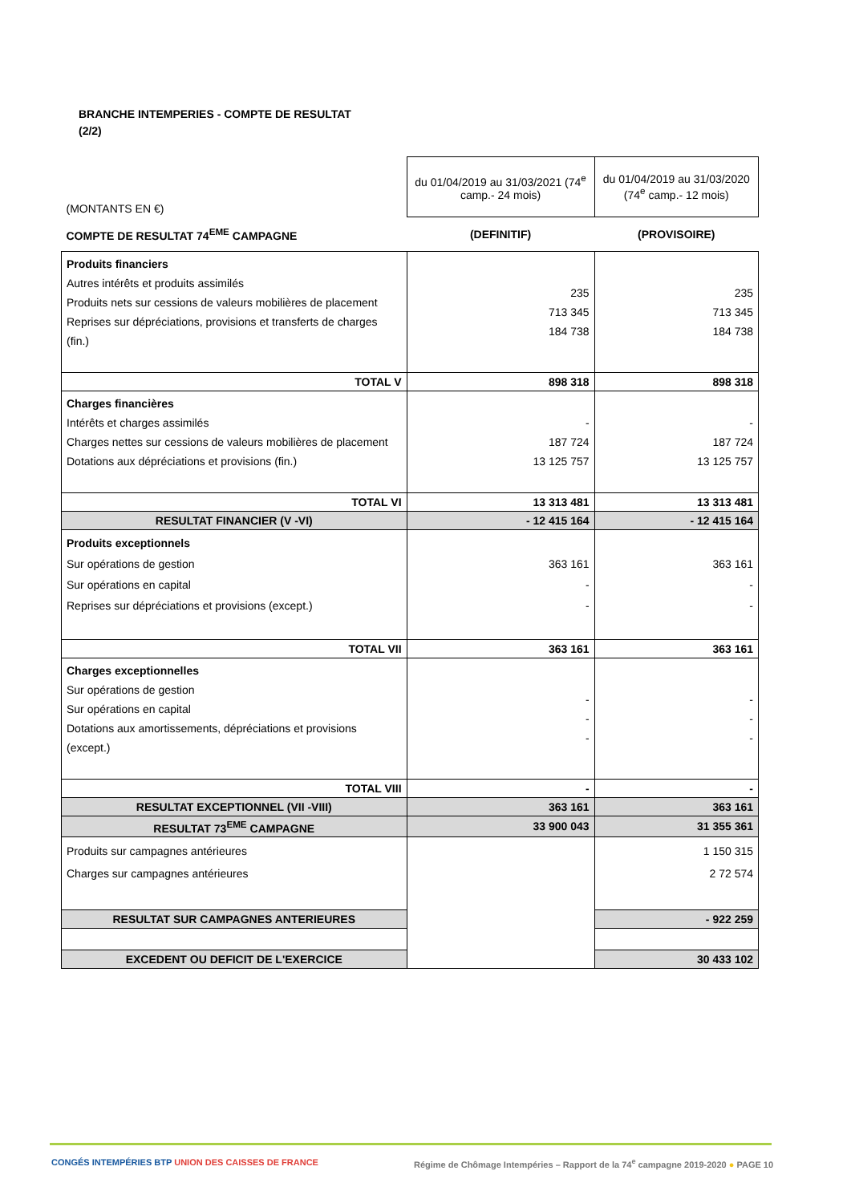BRANCHE INTEMPERIES - COMPTE DE RESULTAT
(2/2)
| (MONTANTS EN €) | du 01/04/2019 au 31/03/2021 (74<sup>e</sup> camp.- 24 mois) | du 01/04/2019 au 31/03/2020 (74<sup>e</sup> camp.- 12 mois) |
| COMPTE DE RESULTAT 74<sup>EME</sup> CAMPAGNE | (DEFINITIF) | (PROVISOIRE) |
| Produits financiers Autres intérêts et produits assimilés Produits nets sur cessions de valeurs mobilières de placement Reprises sur dépréciations, provisions et transferts de charges (fin.) | 235 713 345 184 738 | 235 713 345 184 738 |
| TOTAL V | 898 318 | 898 318 |
| Charges financières Intérêts et charges assimilés Charges nettes sur cessions de valeurs mobilières de placement Dotations aux dépréciations et provisions (fin.) | - 187 724 13 125 757 | - 187 724 13 125 757 |
| TOTAL VI | 13 313 481 | 13 313 481 |
| RESULTAT FINANCIER (V -VI) | - 12 415 164 | - 12 415 164 |
| Produits exceptionnels Sur opérations de gestion Sur opérations en capital Reprises sur dépréciations et provisions (except.) | 363 161 - - | 363 161 - - |
| TOTAL VII | 363 161 | 363 161 |
| Charges exceptionnelles Sur opérations de gestion Sur opérations en capital Dotations aux amortissements, dépréciations et provisions (except.) | - - - | - - - |
| TOTAL VIII | - | - |
| RESULTAT EXCEPTIONNEL (VII -VIII) | 363 161 | 363 161 |
| RESULTAT 73<sup>EME</sup> CAMPAGNE | 33 900 043 | 31 355 361 |
| Produits sur campagnes antérieures Charges sur campagnes antérieures | | 1 150 315 2 72 574 |
| RESULTAT SUR CAMPAGNES ANTERIEURES | | - 922 259 |
| EXCEDENT OU DEFICIT DE L'EXERCICE | | 30 433 102 |
CONGÉS INTEMPÉRIES BTP UNION DES CAISSES DE FRANCE
Régime de Chômage Intempéries – Rapport de la 74<sup>e</sup> campagne 2019-2020 ● PAGE 10